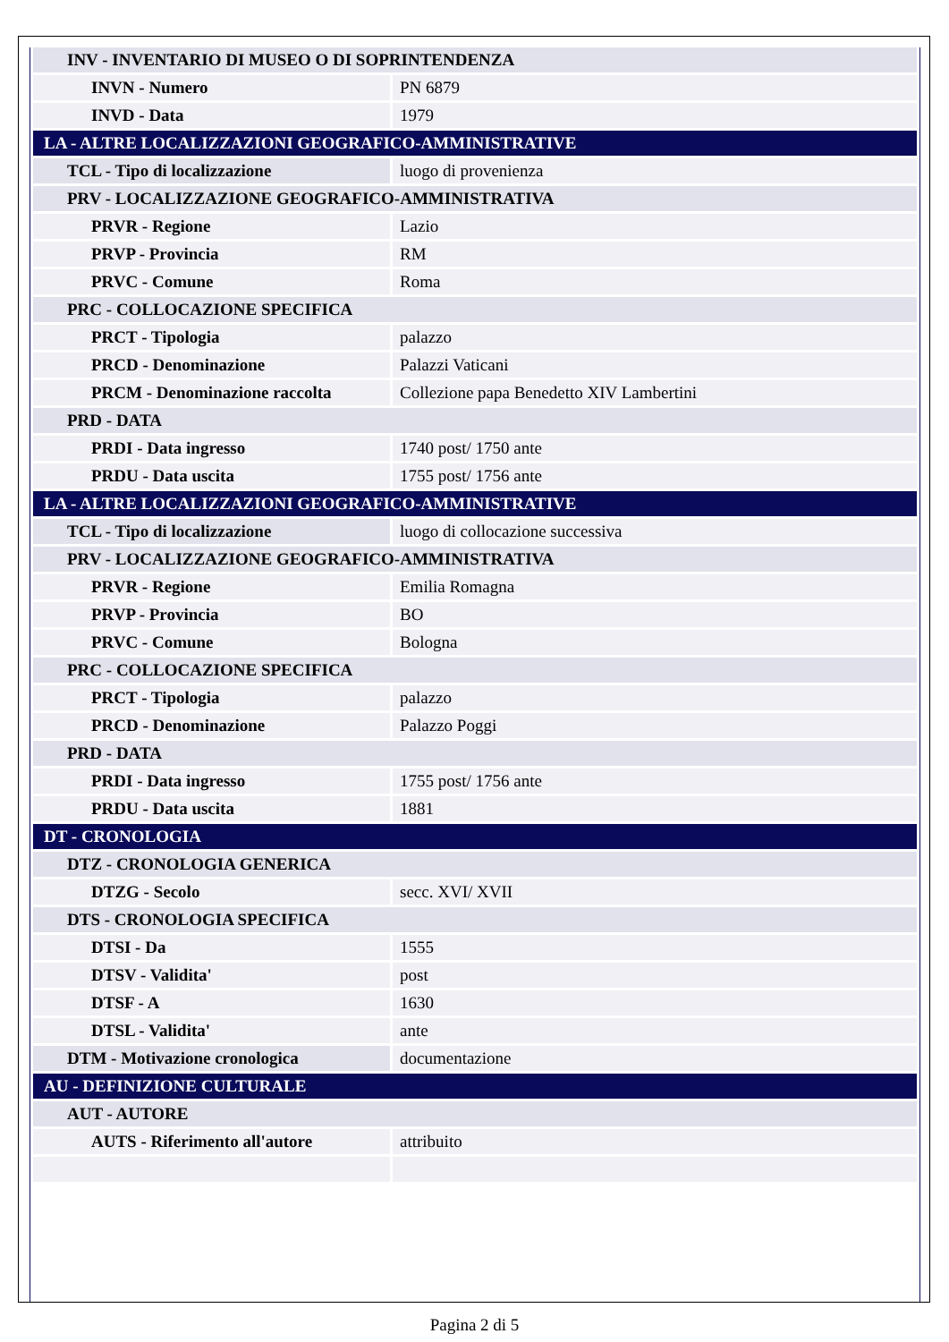| INV - INVENTARIO DI MUSEO O DI SOPRINTENDENZA | |
| INVN - Numero | PN 6879 |
| INVD - Data | 1979 |
| LA - ALTRE LOCALIZZAZIONI GEOGRAFICO-AMMINISTRATIVE | |
| TCL - Tipo di localizzazione | luogo di provenienza |
| PRV - LOCALIZZAZIONE GEOGRAFICO-AMMINISTRATIVA | |
| PRVR - Regione | Lazio |
| PRVP - Provincia | RM |
| PRVC - Comune | Roma |
| PRC - COLLOCAZIONE SPECIFICA | |
| PRCT - Tipologia | palazzo |
| PRCD - Denominazione | Palazzi Vaticani |
| PRCM - Denominazione raccolta | Collezione papa Benedetto XIV Lambertini |
| PRD - DATA | |
| PRDI - Data ingresso | 1740 post/ 1750 ante |
| PRDU - Data uscita | 1755 post/ 1756 ante |
| LA - ALTRE LOCALIZZAZIONI GEOGRAFICO-AMMINISTRATIVE | |
| TCL - Tipo di localizzazione | luogo di collocazione successiva |
| PRV - LOCALIZZAZIONE GEOGRAFICO-AMMINISTRATIVA | |
| PRVR - Regione | Emilia Romagna |
| PRVP - Provincia | BO |
| PRVC - Comune | Bologna |
| PRC - COLLOCAZIONE SPECIFICA | |
| PRCT - Tipologia | palazzo |
| PRCD - Denominazione | Palazzo Poggi |
| PRD - DATA | |
| PRDI - Data ingresso | 1755 post/ 1756 ante |
| PRDU - Data uscita | 1881 |
| DT - CRONOLOGIA | |
| DTZ - CRONOLOGIA GENERICA | |
| DTZG - Secolo | secc. XVI/ XVII |
| DTS - CRONOLOGIA SPECIFICA | |
| DTSI - Da | 1555 |
| DTSV - Validita' | post |
| DTSF - A | 1630 |
| DTSL - Validita' | ante |
| DTM - Motivazione cronologica | documentazione |
| AU - DEFINIZIONE CULTURALE | |
| AUT - AUTORE | |
| AUTS - Riferimento all'autore | attribuito |
Pagina 2 di 5